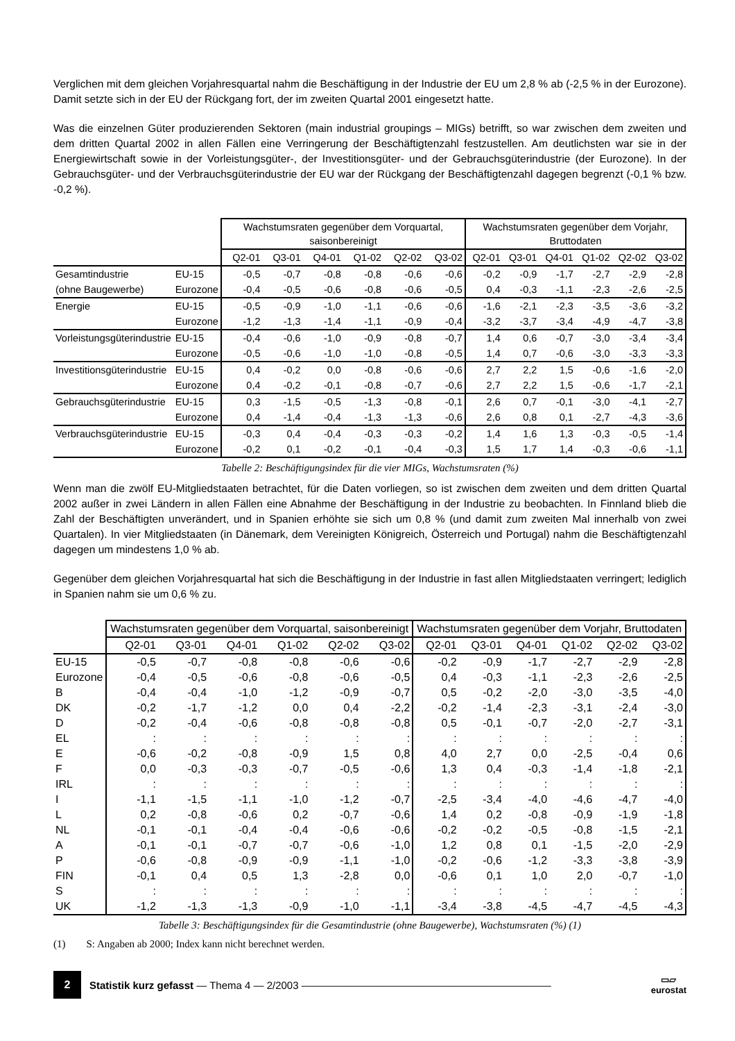Verglichen mit dem gleichen Vorjahresquartal nahm die Beschäftigung in der Industrie der EU um 2,8 % ab (-2,5 % in der Eurozone). Damit setzte sich in der EU der Rückgang fort, der im zweiten Quartal 2001 eingesetzt hatte.
Was die einzelnen Güter produzierenden Sektoren (main industrial groupings – MIGs) betrifft, so war zwischen dem zweiten und dem dritten Quartal 2002 in allen Fällen eine Verringerung der Beschäftigtenzahl festzustellen. Am deutlichsten war sie in der Energiewirtschaft sowie in der Vorleistungsgüter-, der Investitionsgüter- und der Gebrauchsgüterindustrie (der Eurozone). In der Gebrauchsgüter- und der Verbrauchsgüterindustrie der EU war der Rückgang der Beschäftigtenzahl dagegen begrenzt (-0,1 % bzw. -0,2 %).
| | | Wachstumsraten gegenüber dem Vorquartal, saisonbereinigt | | | | | | Wachstumsraten gegenüber dem Vorjahr, Bruttodaten | | | | | |
| --- | --- | --- | --- | --- | --- | --- | --- | --- | --- | --- | --- | --- | --- |
| | | Q2-01 | Q3-01 | Q4-01 | Q1-02 | Q2-02 | Q3-02 | Q2-01 | Q3-01 | Q4-01 | Q1-02 | Q2-02 | Q3-02 |
| Gesamtindustrie | EU-15 | -0,5 | -0,7 | -0,8 | -0,8 | -0,6 | -0,6 | -0,2 | -0,9 | -1,7 | -2,7 | -2,9 | -2,8 |
| (ohne Baugewerbe) | Eurozone | -0,4 | -0,5 | -0,6 | -0,8 | -0,6 | -0,5 | 0,4 | -0,3 | -1,1 | -2,3 | -2,6 | -2,5 |
| Energie | EU-15 | -0,5 | -0,9 | -1,0 | -1,1 | -0,6 | -0,6 | -1,6 | -2,1 | -2,3 | -3,5 | -3,6 | -3,2 |
| | Eurozone | -1,2 | -1,3 | -1,4 | -1,1 | -0,9 | -0,4 | -3,2 | -3,7 | -3,4 | -4,9 | -4,7 | -3,8 |
| Vorleistungsgüterindustrie | EU-15 | -0,4 | -0,6 | -1,0 | -0,9 | -0,8 | -0,7 | 1,4 | 0,6 | -0,7 | -3,0 | -3,4 | -3,4 |
| | Eurozone | -0,5 | -0,6 | -1,0 | -1,0 | -0,8 | -0,5 | 1,4 | 0,7 | -0,6 | -3,0 | -3,3 | -3,3 |
| Investitionsgüterindustrie | EU-15 | 0,4 | -0,2 | 0,0 | -0,8 | -0,6 | -0,6 | 2,7 | 2,2 | 1,5 | -0,6 | -1,6 | -2,0 |
| | Eurozone | 0,4 | -0,2 | -0,1 | -0,8 | -0,7 | -0,6 | 2,7 | 2,2 | 1,5 | -0,6 | -1,7 | -2,1 |
| Gebrauchsgüterindustrie | EU-15 | 0,3 | -1,5 | -0,5 | -1,3 | -0,8 | -0,1 | 2,6 | 0,7 | -0,1 | -3,0 | -4,1 | -2,7 |
| | Eurozone | 0,4 | -1,4 | -0,4 | -1,3 | -1,3 | -0,6 | 2,6 | 0,8 | 0,1 | -2,7 | -4,3 | -3,6 |
| Verbrauchsgüterindustrie | EU-15 | -0,3 | 0,4 | -0,4 | -0,3 | -0,3 | -0,2 | 1,4 | 1,6 | 1,3 | -0,3 | -0,5 | -1,4 |
| | Eurozone | -0,2 | 0,1 | -0,2 | -0,1 | -0,4 | -0,3 | 1,5 | 1,7 | 1,4 | -0,3 | -0,6 | -1,1 |
Tabelle 2: Beschäftigungsindex für die vier MIGs, Wachstumsraten (%)
Wenn man die zwölf EU-Mitgliedstaaten betrachtet, für die Daten vorliegen, so ist zwischen dem zweiten und dem dritten Quartal 2002 außer in zwei Ländern in allen Fällen eine Abnahme der Beschäftigung in der Industrie zu beobachten. In Finnland blieb die Zahl der Beschäftigten unverändert, und in Spanien erhöhte sie sich um 0,8 % (und damit zum zweiten Mal innerhalb von zwei Quartalen). In vier Mitgliedstaaten (in Dänemark, dem Vereinigten Königreich, Österreich und Portugal) nahm die Beschäftigtenzahl dagegen um mindestens 1,0 % ab.
Gegenüber dem gleichen Vorjahresquartal hat sich die Beschäftigung in der Industrie in fast allen Mitgliedstaaten verringert; lediglich in Spanien nahm sie um 0,6 % zu.
| | Wachstumsraten gegenüber dem Vorquartal, saisonbereinigt | | | | | | Wachstumsraten gegenüber dem Vorjahr, Bruttodaten | | | | | |
| --- | --- | --- | --- | --- | --- | --- | --- | --- | --- | --- | --- | --- |
| | Q2-01 | Q3-01 | Q4-01 | Q1-02 | Q2-02 | Q3-02 | Q2-01 | Q3-01 | Q4-01 | Q1-02 | Q2-02 | Q3-02 |
| EU-15 | -0,5 | -0,7 | -0,8 | -0,8 | -0,6 | -0,6 | -0,2 | -0,9 | -1,7 | -2,7 | -2,9 | -2,8 |
| Eurozone | -0,4 | -0,5 | -0,6 | -0,8 | -0,6 | -0,5 | 0,4 | -0,3 | -1,1 | -2,3 | -2,6 | -2,5 |
| B | -0,4 | -0,4 | -1,0 | -1,2 | -0,9 | -0,7 | 0,5 | -0,2 | -2,0 | -3,0 | -3,5 | -4,0 |
| DK | -0,2 | -1,7 | -1,2 | 0,0 | 0,4 | -2,2 | -0,2 | -1,4 | -2,3 | -3,1 | -2,4 | -3,0 |
| D | -0,2 | -0,4 | -0,6 | -0,8 | -0,8 | -0,8 | 0,5 | -0,1 | -0,7 | -2,0 | -2,7 | -3,1 |
| EL | : | : | : | : | : | : | : | : | : | : | : | : |
| E | -0,6 | -0,2 | -0,8 | -0,9 | 1,5 | 0,8 | 4,0 | 2,7 | 0,0 | -2,5 | -0,4 | 0,6 |
| F | 0,0 | -0,3 | -0,3 | -0,7 | -0,5 | -0,6 | 1,3 | 0,4 | -0,3 | -1,4 | -1,8 | -2,1 |
| IRL | : | : | : | : | : | : | : | : | : | : | : | : |
| I | -1,1 | -1,5 | -1,1 | -1,0 | -1,2 | -0,7 | -2,5 | -3,4 | -4,0 | -4,6 | -4,7 | -4,0 |
| L | 0,2 | -0,8 | -0,6 | 0,2 | -0,7 | -0,6 | 1,4 | 0,2 | -0,8 | -0,9 | -1,9 | -1,8 |
| NL | -0,1 | -0,1 | -0,4 | -0,4 | -0,6 | -0,6 | -0,2 | -0,2 | -0,5 | -0,8 | -1,5 | -2,1 |
| A | -0,1 | -0,1 | -0,7 | -0,7 | -0,6 | -1,0 | 1,2 | 0,8 | 0,1 | -1,5 | -2,0 | -2,9 |
| P | -0,6 | -0,8 | -0,9 | -0,9 | -1,1 | -1,0 | -0,2 | -0,6 | -1,2 | -3,3 | -3,8 | -3,9 |
| FIN | -0,1 | 0,4 | 0,5 | 1,3 | -2,8 | 0,0 | -0,6 | 0,1 | 1,0 | 2,0 | -0,7 | -1,0 |
| S | : | : | : | : | : | : | : | : | : | : | : | : |
| UK | -1,2 | -1,3 | -1,3 | -0,9 | -1,0 | -1,1 | -3,4 | -3,8 | -4,5 | -4,7 | -4,5 | -4,3 |
Tabelle 3: Beschäftigungsindex für die Gesamtindustrie (ohne Baugewerbe), Wachstumsraten (%) (1)
(1) S: Angaben ab 2000; Index kann nicht berechnet werden.
2
Statistik kurz gefasst — Thema 4 — 2/2003 ————————————————————————
▭▱
eurostat